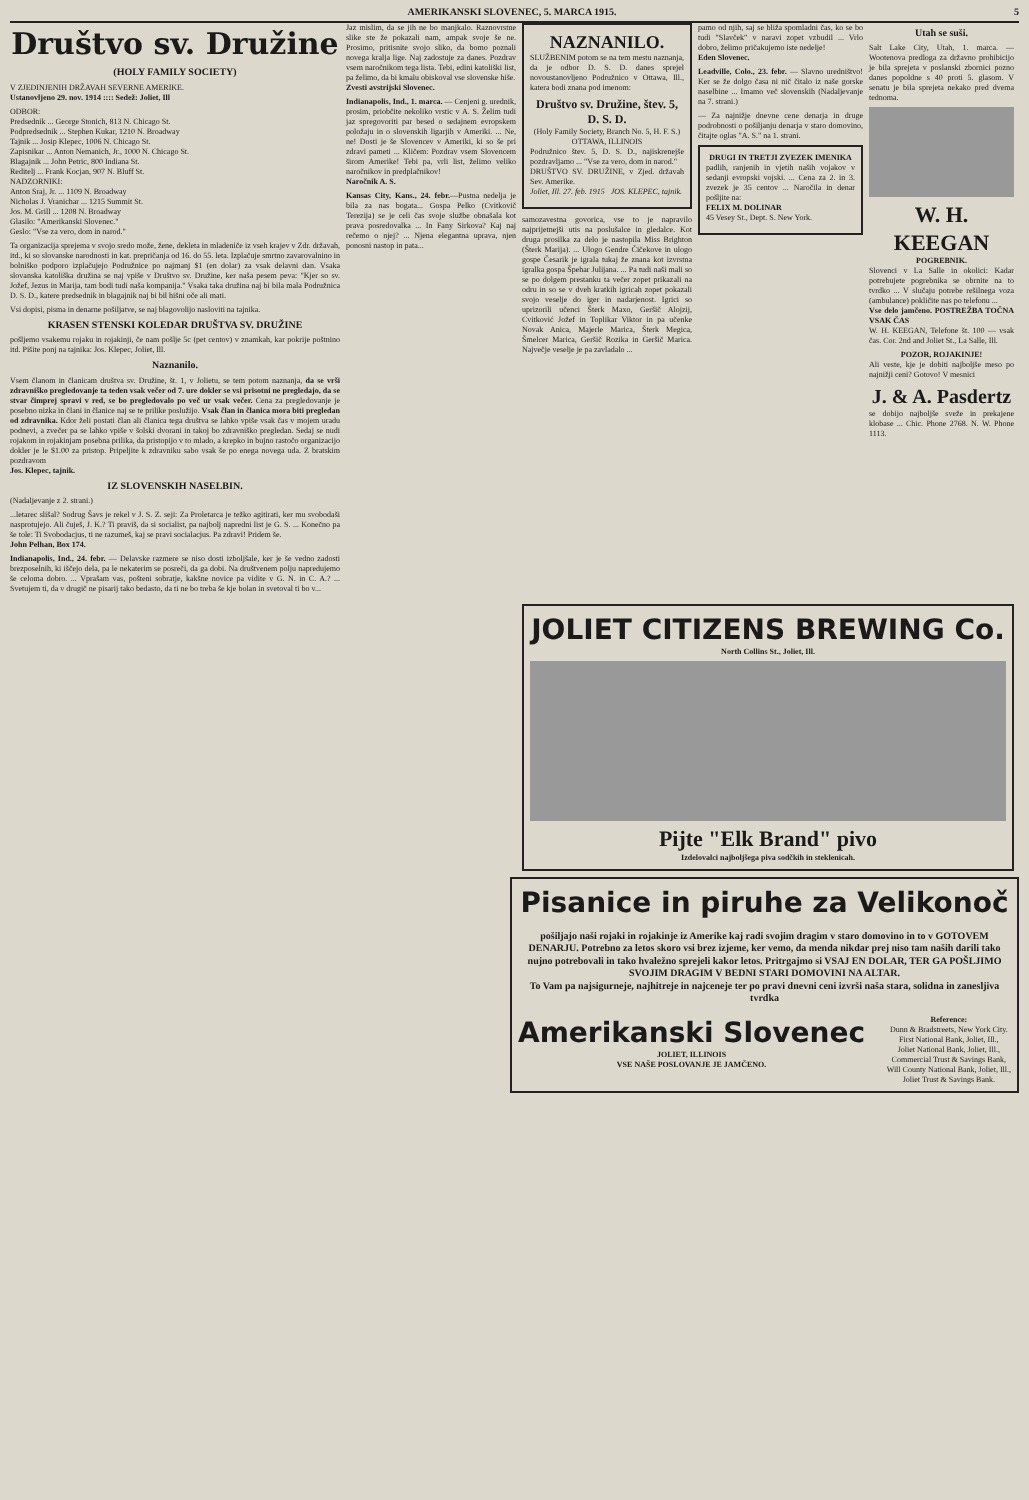AMERIKANSKI SLOVENEC, 5. MARCA 1915. 5
Društvo sv. Družine
(HOLY FAMILY SOCIETY)
V ZJEDINJENIH DRŽAVAH SEVERNE AMERIKE.
Ustanovljeno 29. nov. 1914 :::: Sedež: Joliet, Ill
ODBOR:
Predsednik ... George Stonich, 813 N. Chicago St.
Podpredsednik ... Stephen Kukar, 1210 N. Broadway
Tajnik ... Josip Klepec, 1006 N. Chicago St.
Zapisnikar ... Anton Nemanich, Jr., 1000 N. Chicago St.
Blagajnik ... John Petric, 800 Indiana St.
Reditelj ... Frank Kocjan, 907 N. Bluff St.
NADZORNIKI:
Anton Sraj, Jr. ... 1109 N. Broadway
Nicholas J. Vranichar ... 1215 Summit St.
Jos. M. Grill ... 1208 N. Broadway
Glasilo: "Amerikanski Slovenec."
Geslo: "Vse za vero, dom in narod."
Ta organizacija sprejema v svojo sredo može, žene, dekleta in mladeniče iz vseh krajev v Zdr. državah, itd., ki so slovanske narodnosti in kat. prepričanja od 16. do 55. leta. Izplačuje smrtno zavarovalnino in bolniško podporo izplačujejo Podružnice po najmanj $1 (en dolar) za vsak delavni dan. Vsaka slovanska katoliška družina se naj vpiše v Društvo sv. Družine, ker naša pesem peva: "Kjer so sv. Jožef, Jezus in Marija, tam bodi tudi naša kompanija." Vsaka taka družina naj bi bila mala Podružnica D. S. D., katere predsednik in blagajnik naj bi bil hišni oče ali mati.
Vsi dopisi, pisma in denarne pošiljatve, se naj blagovolijo nasloviti na tajnika.
KRASEN STENSKI KOLEDAR DRUŠTVA SV. DRUŽINE
pošljemo vsakemu rojaku in rojakinji, če nam pošlje 5c (pet centov) v znamkah, kar pokrije poštnino itd. Pišite ponj na tajnika: Jos. Klepec, Joliet, Ill.
Naznanilo.
Vsem članom in članicam društva sv. Družine, št. 1, v Jolietu, se tem potom naznanja, da se vrši zdravniško pregledovanje ta teden vsak večer od 7. ure dokler se vsi prisotni ne pregledajo, da se stvar čimprej spravi v red, se bo pregledovalo po več ur vsak večer. Cena za pregledovanje je posebno nizka in člani in članice naj se te prilike poslužijo. Vsak član in članica mora biti pregledan od zdravnika. Kdor želi postati član ali članica tega društva se lahko vpiše vsak čas v mojem uradu podnevi, a zvečer pa se lahko vpiše v šolski dvorani in takoj bo zdravniško pregledan. Sedaj se nudi rojakom in rojakinjam posebna prilika, da pristopijo v to mlado, a krepko in bujno rastočo organizacijo dokler je le $1.00 za pristop. Pripeljite k zdravniku sabo vsak še po enega novega uda. Z bratskim pozdravom
Jos. Klepec, tajnik.
IZ SLOVENSKIH NASELBIN.
(Nadaljevanje z 2. strani.)
...letarec slišal? Sodrug Šavs je rekel v J. S. Z. seji: Za Proletarca je težko agitirati, ker mu svobodaši nasprotujejo. Ali čuješ, J. K.? Ti praviš, da si socialist, pa najbolj napredni list je G. S. ... Konečno pa še tole: Ti Svobodacjus, ti ne razumeš, kaj se pravi socialacjus. Pa zdravi! Pridem še.
John Pelhan, Box 174.
Indianapolis, Ind., 24. febr. — Delavske razmere se niso dosti izboljšale, ker je še vedno zadosti brezposelnih, ki iščejo dela, pa le nekaterim se posreči, da ga dobi. Na društvenem polju napredujemo še celoma dobro. ... Vprašam vas, pošteni sobratje, kakšne novice pa vidite v G. N. in C. A.? ... Svetujem ti, da v drugič ne pisarij tako bedasto, da ti ne bo treba še kje bolan in svetoval ti bo v...
Jaz mislim, da se jih ne bo manjkalo. Raznovrstne slike ste že pokazali nam, ampak svoje še ne. Prosimo, pritisnite svojo sliko, da bomo poznali novega kralja lige. Naj zadostuje za danes. Pozdrav vsem naročnikom tega lista. Tebi, edini katoliški list, pa želimo, da bi kmalu obiskoval vse slovenske hiše.
Zvesti avstrijski Slovenec.
Indianapolis, Ind., 1. marca. — Cenjeni g. urednik, prosim, priobčite nekoliko vrstic v A. S. Želim tudi jaz spregovoriti par besed o sedajnem evropskem položaju in o slovenskih ligarjih v Ameriki. ... Ne, ne! Dosti je še Slovencev v Ameriki, ki so še pri zdravi pameti ... Kličem: Pozdrav vsem Slovencem širom Amerike! Tebi pa, vrli list, želimo veliko naročnikov in predplačnikov!
Naročnik A. S.
Kansas City, Kans., 24. febr.—Pustna nedelja je bila za nas bogata... Gospa Pelko (Cvitkovič Terezija) se je celi čas svoje službe obnašala kot prava posredovalka ... In Fany Sirkova? Kaj naj rečemo o njej? ... Njena elegantna uprava, njen ponosni nastop in pata...
NAZNANILO.
SLUŽBENIM potom se na tem mestu naznanja, da je odbor D. S. D. danes sprejel novoustanovljeno Podružnico v Ottawa, Ill., katera bodi znana pod imenom:
Društvo sv. Družine, štev. 5, D. S. D.
(Holy Family Society, Branch No. 5, H. F. S.)
OTTAWA, ILLINOIS
Podružnico štev. 5, D. S. D., najiskrenejše pozdravljamo ... "Vse za vero, dom in narod."
DRUŠTVO SV. DRUŽINE, v Zjed. državah Sev. Amerike.
Joliet, Ill. 27. feb. 1915 JOS. KLEPEC, tajnik.
samozavestna govorica, vse to je napravilo najprijetnejši utis na poslušalce in gledalce. Kot druga prosilka za delo je nastopila Miss Brighton (Šterk Marija). ... Ulogo Gendre Čičekove in ulogo gospe Česarik je igrala tukaj že znana kot izvrstna igralka gospa Špehar Julijana. ... Pa tudi naši mali so se po dolgem prestanku ta večer zopet prikazali na odru in so se v dveh kratkih igricah zopet pokazali svojo veselje do iger in nadarjenost. Igrici so uprizorili učenci Šterk Maxo, Geršič Alojzij, Cvitković Jožef in Toplikar Viktor in pa učenke Novak Anica, Majerle Marica, Šterk Megica, Šmelcer Marica, Geršič Rozika in Geršič Marica. Največje veselje je pa zavladalo ...
pamo od njih, saj se bliža spomladni čas, ko se bo tudi "Slavček" v naravi zopet vzbudil ... Vrlo dobro, želimo pričakujemo iste nedelje!
Eden Slovenec.
Leadville, Colo., 23. febr. — Slavno uredništvo! Ker se že dolgo časa ni nič čitalo iz naše gorske naselbine ... Imamo več slovenskih (Nadaljevanje na 7. strani.)
— Za najnižje dnevne cene denarja in druge podrobnosti o pošiljanju denarja v staro domovino, čitajte oglas "A. S." na 1. strani.
DRUGI IN TRETJI ZVEZEK IMENIKA
padlih, ranjenih in vjetih naših vojakov v sedanji evropski vojski. ... Cena za 2. in 3. zvezek je 35 centov ... Naročila in denar pošljite na:
FELIX M. DOLINAR
45 Vesey St., Dept. S. New York.
Utah se suši.
Salt Lake City, Utah, 1. marca. — Wootenova predloga za državno prohibicijo je bila sprejeta v poslanski zbornici pozno danes popoldne s 40 proti 5. glasom. V senatu je bila sprejeta nekako pred dvema tednoma.
W. H. KEEGAN
POGREBNIK.
Slovenci v La Salle in okolici: Kadar potrebujete pogrebnika se obrnite na to tvrdko ... V slučaju potrebe rešilnega voza (ambulance) pokličite nas po telefonu ...
Vse delo jamčeno. POSTREŽBA TOČNA VSAK ČAS
W. H. KEEGAN, Telefone št. 100 — vsak čas. Cor. 2nd and Joliet St., La Salle, Ill.
POZOR, ROJAKINJE!
Ali veste, kje je dobiti najboljše meso po najnižji ceni? Gotovo! V mesnici
J. & A. Pasdertz
se dobijo najboljše sveže in prekajene klobase ... Chic. Phone 2768. N. W. Phone 1113.
JOLIET CITIZENS BREWING Co.
North Collins St., Joliet, Ill.
Pijte "Elk Brand" pivo
Izdelovalci najboljšega piva sodčkih in steklenicah.
Pisanice in piruhe za Velikonoč
pošiljajo naši rojaki in rojakinje iz Amerike kaj radi svojim dragim v staro domovino in to v GOTOVEM DENARJU. Potrebno za letos skoro vsi brez izjeme, ker vemo, da menda nikdar prej niso tam naših darili tako nujno potrebovali in tako hvaležno sprejeli kakor letos. Pritrgajmo si VSAJ EN DOLAR, TER GA POŠLJIMO SVOJIM DRAGIM V BEDNI STARI DOMOVINI NA ALTAR.
To Vam pa najsigurneje, najhitreje in najceneje ter po pravi dnevni ceni izvrši naša stara, solidna in zanesljiva tvrdka
Amerikanski Slovenec
JOLIET, ILLINOIS
VSE NAŠE POSLOVANJE JE JAMČENO.
Reference:
Dunn & Bradstreets, New York City.
First National Bank, Joliet, Ill.,
Joliet National Bank, Joliet, Ill.,
Commercial Trust & Savings Bank,
Will County National Bank, Joliet, Ill.,
Joliet Trust & Savings Bank.